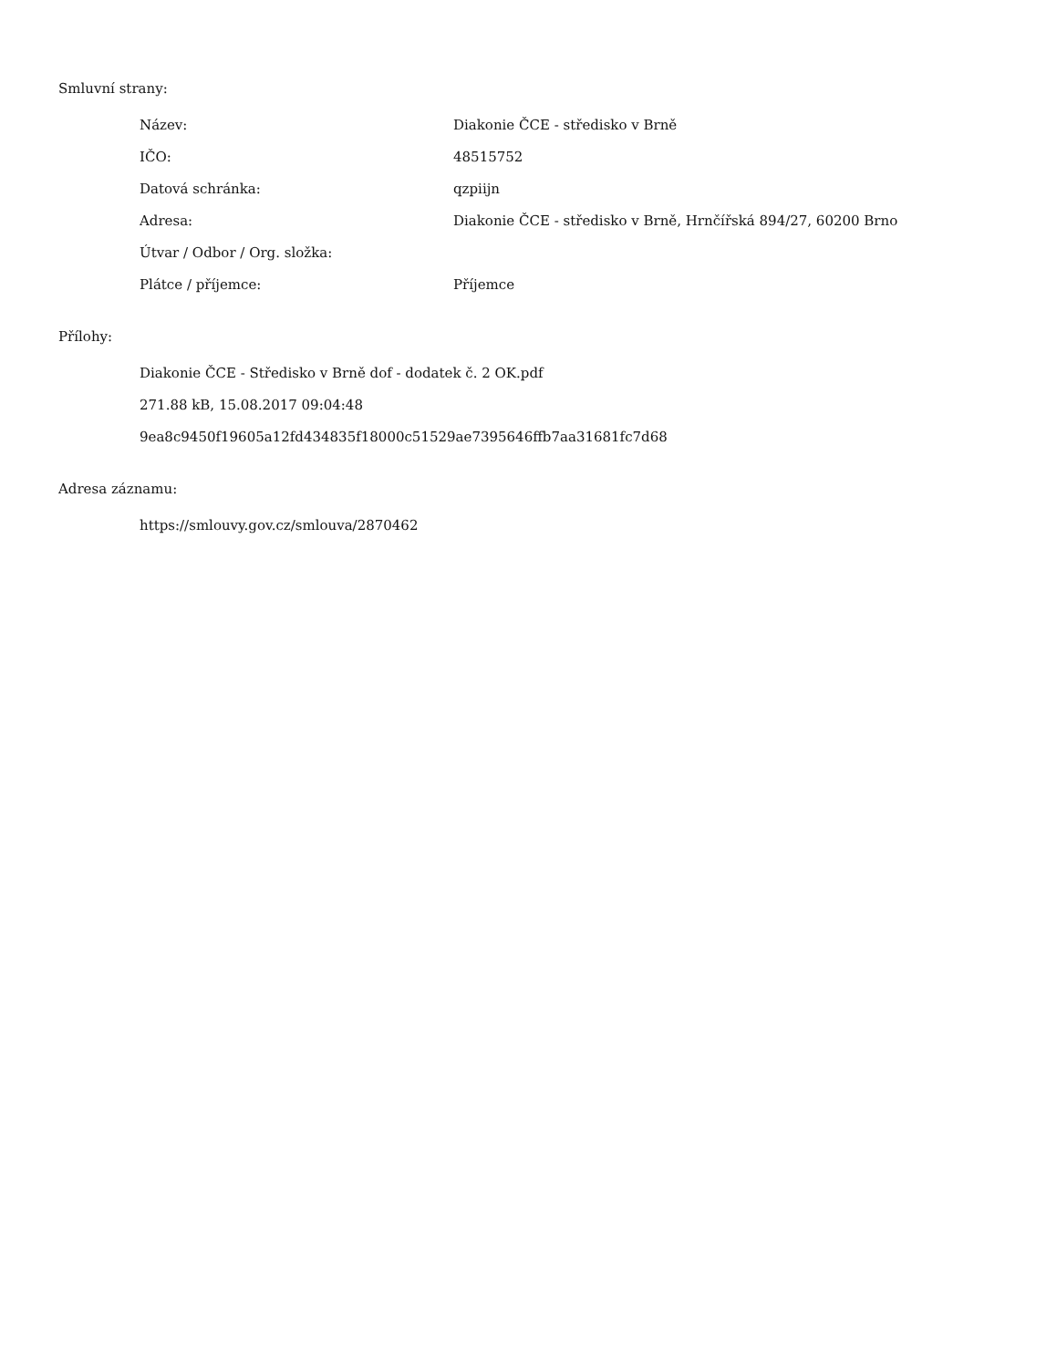Smluvní strany:
| Název: | Diakonie ČCE - středisko v Brně |
| IČO: | 48515752 |
| Datová schránka: | qzpiijn |
| Adresa: | Diakonie ČCE - středisko v Brně, Hrnčířská 894/27, 60200 Brno |
| Útvar / Odbor / Org. složka: | |
| Plátce / příjemce: | Příjemce |
Přílohy:
Diakonie ČCE - Středisko v Brně dof - dodatek č. 2 OK.pdf
271.88 kB, 15.08.2017 09:04:48
9ea8c9450f19605a12fd434835f18000c51529ae7395646ffb7aa31681fc7d68
Adresa záznamu:
https://smlouvy.gov.cz/smlouva/2870462